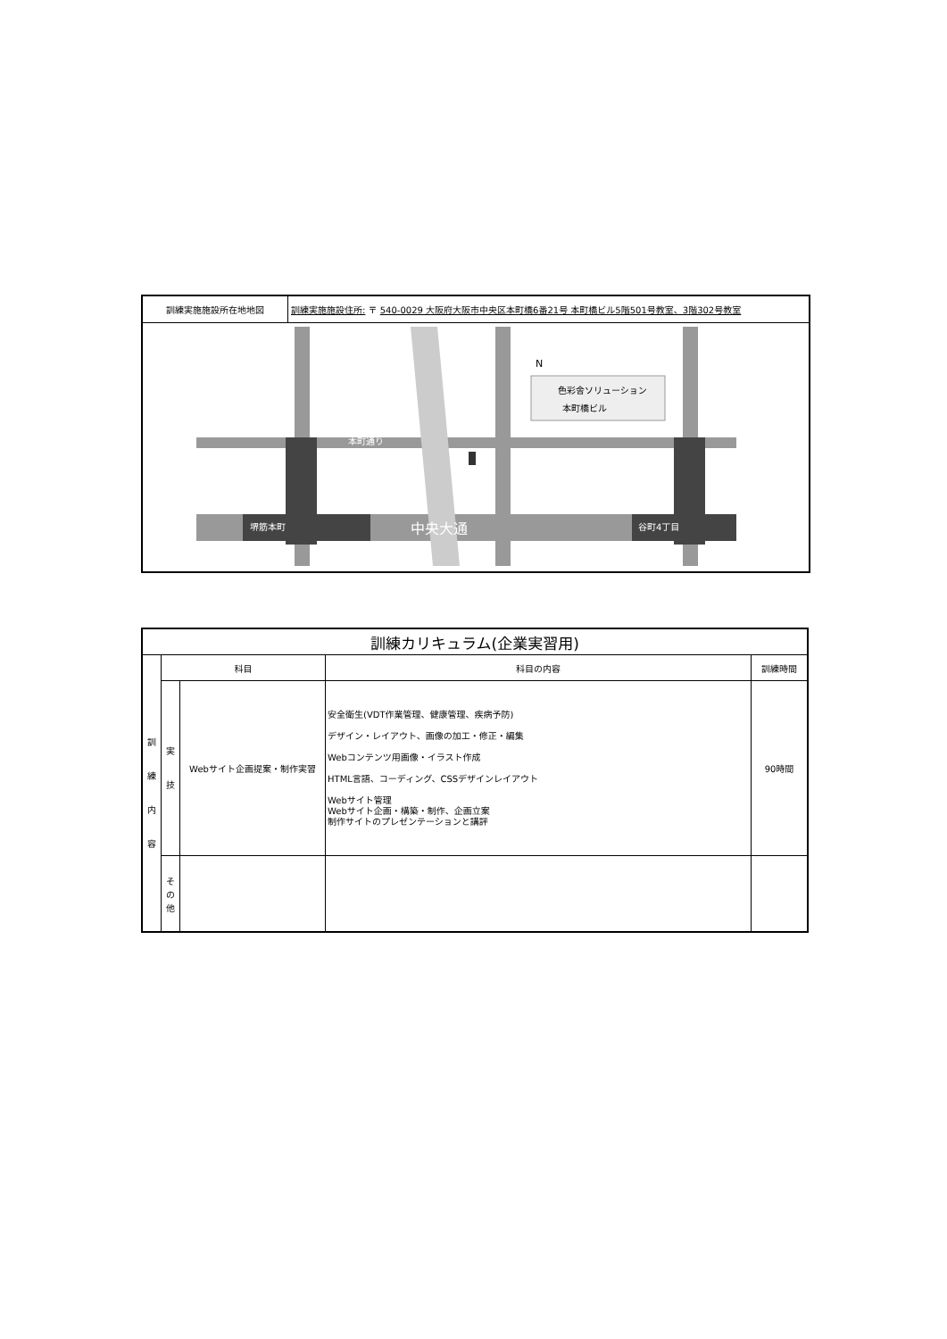| 訓練実施施設所在地地図 | 訓練実施施設住所: 〒 540-0029 大阪府大阪市中央区本町橋6番21号 本町橋ビル5階501号教室、3階302号教室 |
| N 色彩舎ソリューション 本町橋ビル 本町通り 中央大通 堺筋本町 谷町4丁目 | |
| 訓練カリキュラム(企業実習用) | | | | |
| 訓 練 内 容 | 科目 | | 科目の内容 | 訓練時間 |
| | 実 技 | Webサイト企画提案・制作実習 | 安全衛生(VDT作業管理、健康管理、疾病予防) デザイン・レイアウト、画像の加工・修正・編集 Webコンテンツ用画像・イラスト作成 HTML言語、コーディング、CSSデザインレイアウト Webサイト管理 Webサイト企画・構築・制作、企画立案 制作サイトのプレゼンテーションと講評 | 90時間 |
| | そ の 他 | | | |